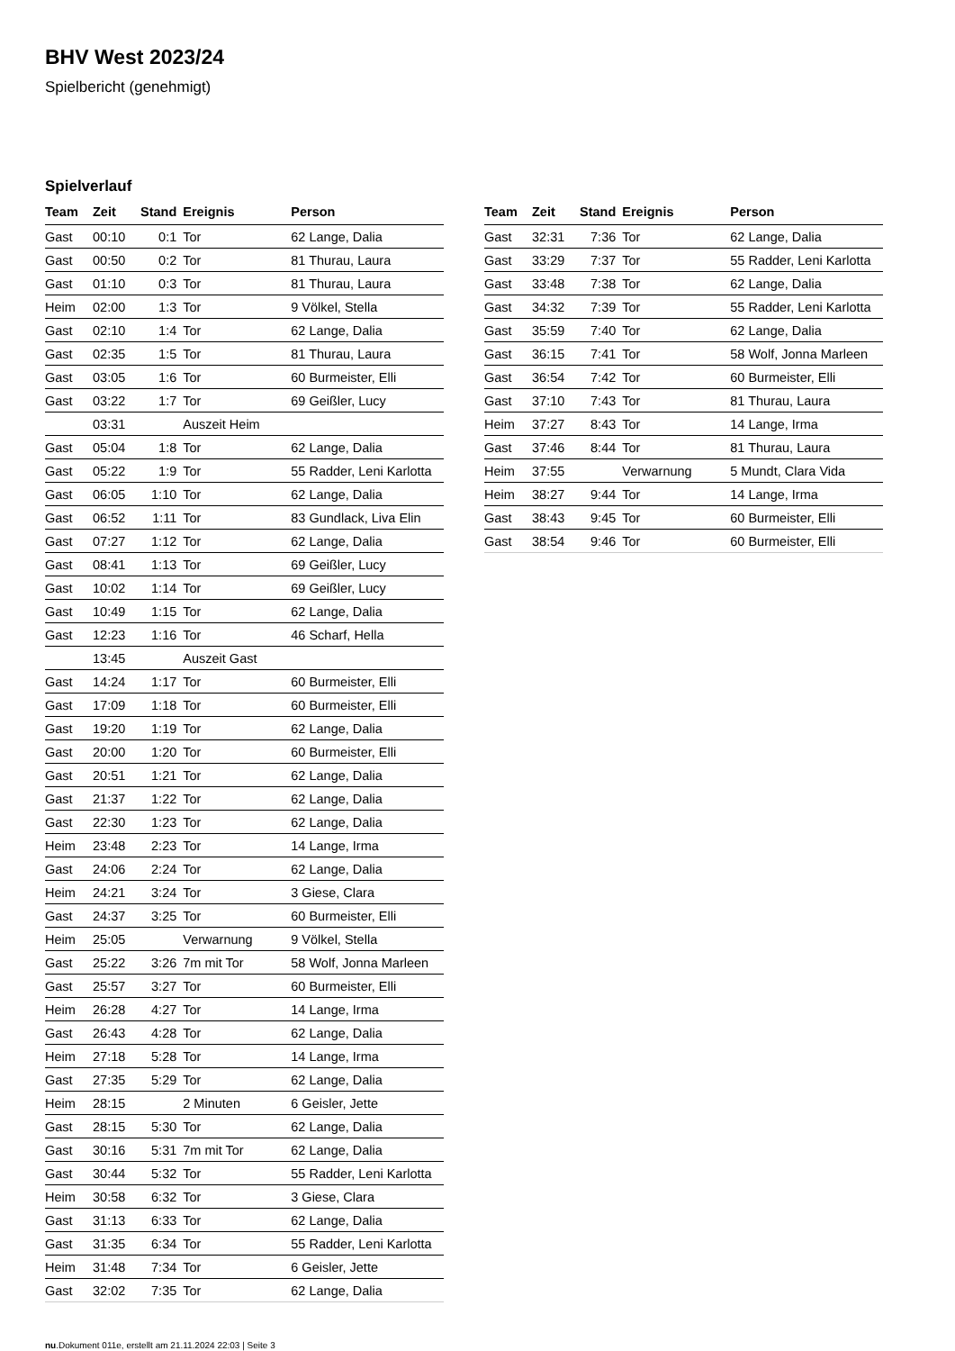BHV West 2023/24
Spielbericht (genehmigt)
Spielverlauf
| Team | Zeit | Stand | Ereignis | Person |
| --- | --- | --- | --- | --- |
| Gast | 00:10 | 0:1 | Tor | 62 Lange, Dalia |
| Gast | 00:50 | 0:2 | Tor | 81 Thurau, Laura |
| Gast | 01:10 | 0:3 | Tor | 81 Thurau, Laura |
| Heim | 02:00 | 1:3 | Tor | 9 Völkel, Stella |
| Gast | 02:10 | 1:4 | Tor | 62 Lange, Dalia |
| Gast | 02:35 | 1:5 | Tor | 81 Thurau, Laura |
| Gast | 03:05 | 1:6 | Tor | 60 Burmeister, Elli |
| Gast | 03:22 | 1:7 | Tor | 69 Geißler, Lucy |
| | 03:31 | | Auszeit Heim | |
| Gast | 05:04 | 1:8 | Tor | 62 Lange, Dalia |
| Gast | 05:22 | 1:9 | Tor | 55 Radder, Leni Karlotta |
| Gast | 06:05 | 1:10 | Tor | 62 Lange, Dalia |
| Gast | 06:52 | 1:11 | Tor | 83 Gundlack, Liva Elin |
| Gast | 07:27 | 1:12 | Tor | 62 Lange, Dalia |
| Gast | 08:41 | 1:13 | Tor | 69 Geißler, Lucy |
| Gast | 10:02 | 1:14 | Tor | 69 Geißler, Lucy |
| Gast | 10:49 | 1:15 | Tor | 62 Lange, Dalia |
| Gast | 12:23 | 1:16 | Tor | 46 Scharf, Hella |
| | 13:45 | | Auszeit Gast | |
| Gast | 14:24 | 1:17 | Tor | 60 Burmeister, Elli |
| Gast | 17:09 | 1:18 | Tor | 60 Burmeister, Elli |
| Gast | 19:20 | 1:19 | Tor | 62 Lange, Dalia |
| Gast | 20:00 | 1:20 | Tor | 60 Burmeister, Elli |
| Gast | 20:51 | 1:21 | Tor | 62 Lange, Dalia |
| Gast | 21:37 | 1:22 | Tor | 62 Lange, Dalia |
| Gast | 22:30 | 1:23 | Tor | 62 Lange, Dalia |
| Heim | 23:48 | 2:23 | Tor | 14 Lange, Irma |
| Gast | 24:06 | 2:24 | Tor | 62 Lange, Dalia |
| Heim | 24:21 | 3:24 | Tor | 3 Giese, Clara |
| Gast | 24:37 | 3:25 | Tor | 60 Burmeister, Elli |
| Heim | 25:05 | | Verwarnung | 9 Völkel, Stella |
| Gast | 25:22 | 3:26 | 7m mit Tor | 58 Wolf, Jonna Marleen |
| Gast | 25:57 | 3:27 | Tor | 60 Burmeister, Elli |
| Heim | 26:28 | 4:27 | Tor | 14 Lange, Irma |
| Gast | 26:43 | 4:28 | Tor | 62 Lange, Dalia |
| Heim | 27:18 | 5:28 | Tor | 14 Lange, Irma |
| Gast | 27:35 | 5:29 | Tor | 62 Lange, Dalia |
| Heim | 28:15 | | 2 Minuten | 6 Geisler, Jette |
| Gast | 28:15 | 5:30 | Tor | 62 Lange, Dalia |
| Gast | 30:16 | 5:31 | 7m mit Tor | 62 Lange, Dalia |
| Gast | 30:44 | 5:32 | Tor | 55 Radder, Leni Karlotta |
| Heim | 30:58 | 6:32 | Tor | 3 Giese, Clara |
| Gast | 31:13 | 6:33 | Tor | 62 Lange, Dalia |
| Gast | 31:35 | 6:34 | Tor | 55 Radder, Leni Karlotta |
| Heim | 31:48 | 7:34 | Tor | 6 Geisler, Jette |
| Gast | 32:02 | 7:35 | Tor | 62 Lange, Dalia |
| Team | Zeit | Stand | Ereignis | Person |
| --- | --- | --- | --- | --- |
| Gast | 32:31 | 7:36 | Tor | 62 Lange, Dalia |
| Gast | 33:29 | 7:37 | Tor | 55 Radder, Leni Karlotta |
| Gast | 33:48 | 7:38 | Tor | 62 Lange, Dalia |
| Gast | 34:32 | 7:39 | Tor | 55 Radder, Leni Karlotta |
| Gast | 35:59 | 7:40 | Tor | 62 Lange, Dalia |
| Gast | 36:15 | 7:41 | Tor | 58 Wolf, Jonna Marleen |
| Gast | 36:54 | 7:42 | Tor | 60 Burmeister, Elli |
| Gast | 37:10 | 7:43 | Tor | 81 Thurau, Laura |
| Heim | 37:27 | 8:43 | Tor | 14 Lange, Irma |
| Gast | 37:46 | 8:44 | Tor | 81 Thurau, Laura |
| Heim | 37:55 | | Verwarnung | 5 Mundt, Clara Vida |
| Heim | 38:27 | 9:44 | Tor | 14 Lange, Irma |
| Gast | 38:43 | 9:45 | Tor | 60 Burmeister, Elli |
| Gast | 38:54 | 9:46 | Tor | 60 Burmeister, Elli |
nu.Dokument 011e, erstellt am 21.11.2024 22:03 | Seite 3